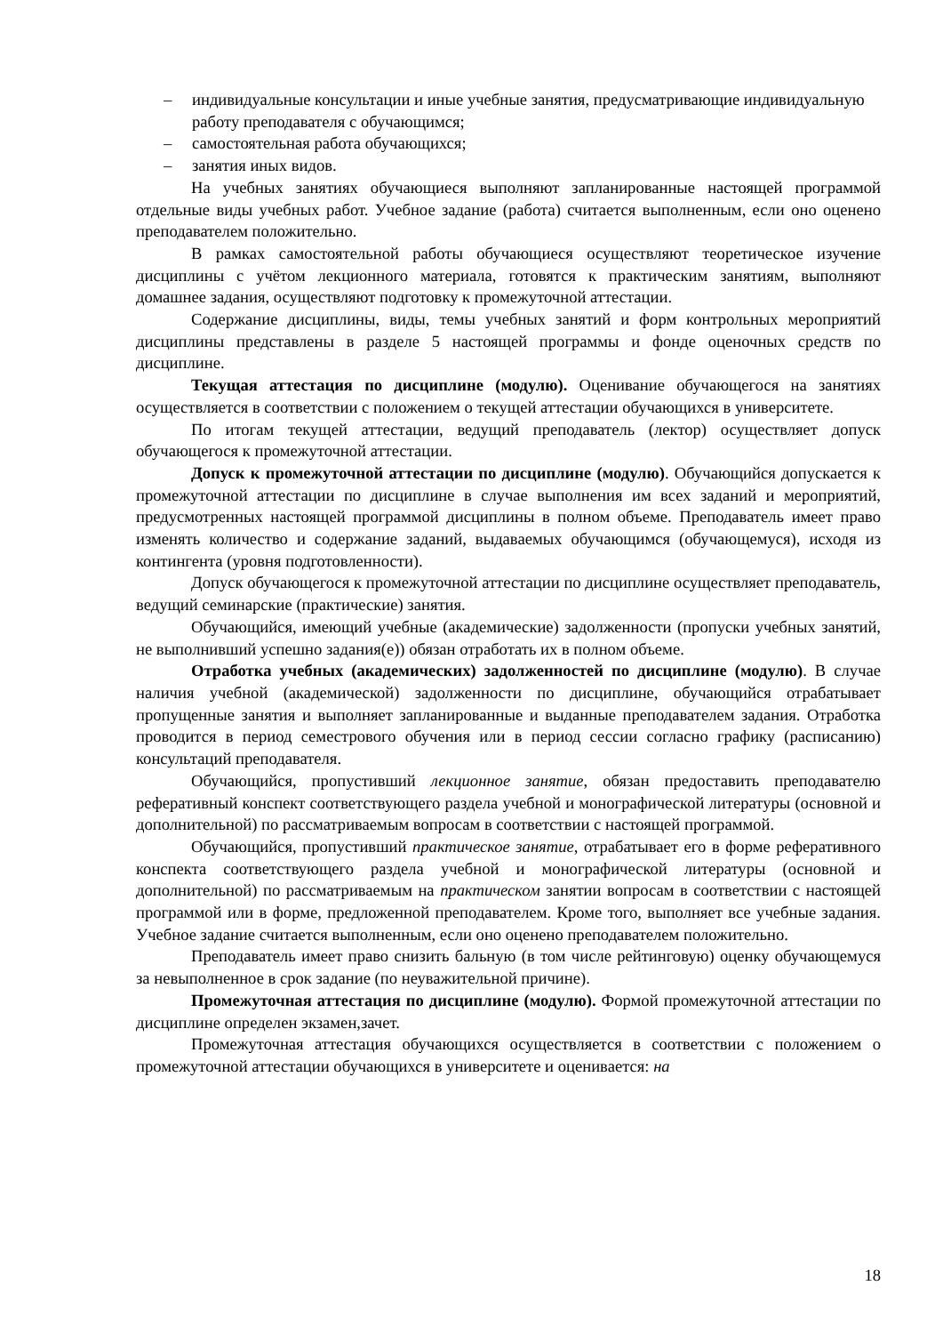– индивидуальные консультации и иные учебные занятия, предусматривающие индивидуальную работу преподавателя с обучающимся;
– самостоятельная работа обучающихся;
– занятия иных видов.
На учебных занятиях обучающиеся выполняют запланированные настоящей программой отдельные виды учебных работ. Учебное задание (работа) считается выполненным, если оно оценено преподавателем положительно.
В рамках самостоятельной работы обучающиеся осуществляют теоретическое изучение дисциплины с учётом лекционного материала, готовятся к практическим занятиям, выполняют домашнее задания, осуществляют подготовку к промежуточной аттестации.
Содержание дисциплины, виды, темы учебных занятий и форм контрольных мероприятий дисциплины представлены в разделе 5 настоящей программы и фонде оценочных средств по дисциплине.
Текущая аттестация по дисциплине (модулю). Оценивание обучающегося на занятиях осуществляется в соответствии с положением о текущей аттестации обучающихся в университете.
По итогам текущей аттестации, ведущий преподаватель (лектор) осуществляет допуск обучающегося к промежуточной аттестации.
Допуск к промежуточной аттестации по дисциплине (модулю). Обучающийся допускается к промежуточной аттестации по дисциплине в случае выполнения им всех заданий и мероприятий, предусмотренных настоящей программой дисциплины в полном объеме. Преподаватель имеет право изменять количество и содержание заданий, выдаваемых обучающимся (обучающемуся), исходя из контингента (уровня подготовленности).
Допуск обучающегося к промежуточной аттестации по дисциплине осуществляет преподаватель, ведущий семинарские (практические) занятия.
Обучающийся, имеющий учебные (академические) задолженности (пропуски учебных занятий, не выполнивший успешно задания(е)) обязан отработать их в полном объеме.
Отработка учебных (академических) задолженностей по дисциплине (модулю). В случае наличия учебной (академической) задолженности по дисциплине, обучающийся отрабатывает пропущенные занятия и выполняет запланированные и выданные преподавателем задания. Отработка проводится в период семестрового обучения или в период сессии согласно графику (расписанию) консультаций преподавателя.
Обучающийся, пропустивший лекционное занятие, обязан предоставить преподавателю реферативный конспект соответствующего раздела учебной и монографической литературы (основной и дополнительной) по рассматриваемым вопросам в соответствии с настоящей программой.
Обучающийся, пропустивший практическое занятие, отрабатывает его в форме реферативного конспекта соответствующего раздела учебной и монографической литературы (основной и дополнительной) по рассматриваемым на практическом занятии вопросам в соответствии с настоящей программой или в форме, предложенной преподавателем. Кроме того, выполняет все учебные задания. Учебное задание считается выполненным, если оно оценено преподавателем положительно.
Преподаватель имеет право снизить бальную (в том числе рейтинговую) оценку обучающемуся за невыполненное в срок задание (по неуважительной причине).
Промежуточная аттестация по дисциплине (модулю). Формой промежуточной аттестации по дисциплине определен экзамен,зачет.
Промежуточная аттестация обучающихся осуществляется в соответствии с положением о промежуточной аттестации обучающихся в университете и оценивается: на
18